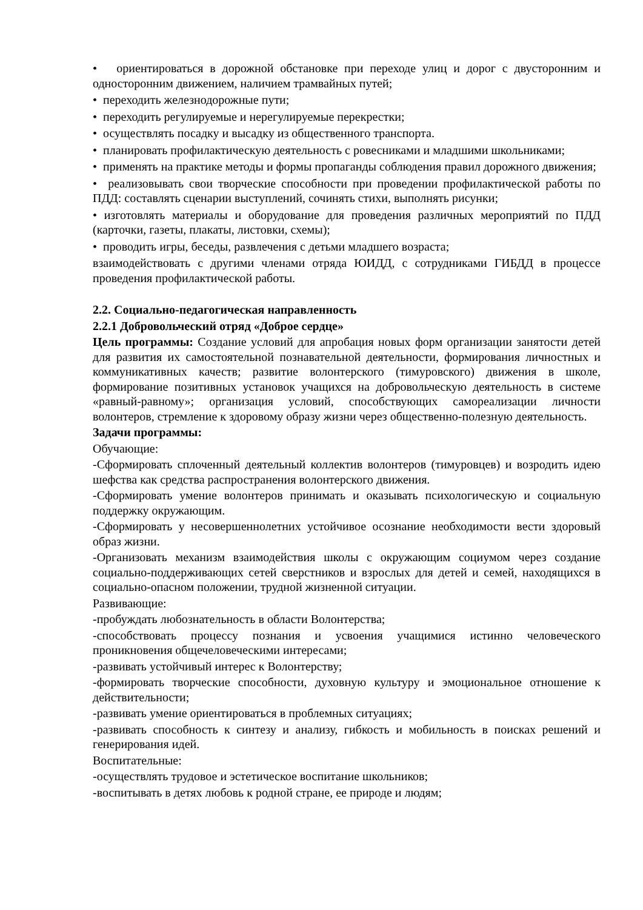• ориентироваться в дорожной обстановке при переходе улиц и дорог с двусторонним и односторонним движением, наличием трамвайных путей;
• переходить железнодорожные пути;
• переходить регулируемые и нерегулируемые перекрестки;
• осуществлять посадку и высадку из общественного транспорта.
• планировать профилактическую деятельность с ровесниками и младшими школьниками;
• применять на практике методы и формы пропаганды соблюдения правил дорожного движения;
• реализовывать свои творческие способности при проведении профилактической работы по ПДД: составлять сценарии выступлений, сочинять стихи, выполнять рисунки;
• изготовлять материалы и оборудование для проведения различных мероприятий по ПДД (карточки, газеты, плакаты, листовки, схемы);
• проводить игры, беседы, развлечения с детьми младшего возраста;
взаимодействовать с другими членами отряда ЮИДД, с сотрудниками ГИБДД в процессе проведения профилактической работы.
2.2. Социально-педагогическая направленность
2.2.1 Добровольческий отряд «Доброе сердце»
Цель программы: Создание условий для апробация новых форм организации занятости детей для развития их самостоятельной познавательной деятельности, формирования личностных и коммуникативных качеств; развитие волонтерского (тимуровского) движения в школе, формирование позитивных установок учащихся на добровольческую деятельность в системе «равный-равному»; организация условий, способствующих самореализации личности волонтеров, стремление к здоровому образу жизни через общественно-полезную деятельность.
Задачи программы:
Обучающие:
-Сформировать сплоченный деятельный коллектив волонтеров (тимуровцев) и возродить идею шефства как средства распространения волонтерского движения.
-Сформировать умение волонтеров принимать и оказывать психологическую и социальную поддержку окружающим.
-Сформировать у несовершеннолетних устойчивое осознание необходимости вести здоровый образ жизни.
-Организовать механизм взаимодействия школы с окружающим социумом через создание социально-поддерживающих сетей сверстников и взрослых для детей и семей, находящихся в социально-опасном положении, трудной жизненной ситуации.
Развивающие:
-пробуждать любознательность в области Волонтерства;
-способствовать процессу познания и усвоения учащимися истинно человеческого проникновения общечеловеческими интересами;
-развивать устойчивый интерес к Волонтерству;
-формировать творческие способности, духовную культуру и эмоциональное отношение к действительности;
-развивать умение ориентироваться в проблемных ситуациях;
-развивать способность к синтезу и анализу, гибкость и мобильность в поисках решений и генерирования идей.
Воспитательные:
-осуществлять трудовое и эстетическое воспитание школьников;
-воспитывать в детях любовь к родной стране, ее природе и людям;